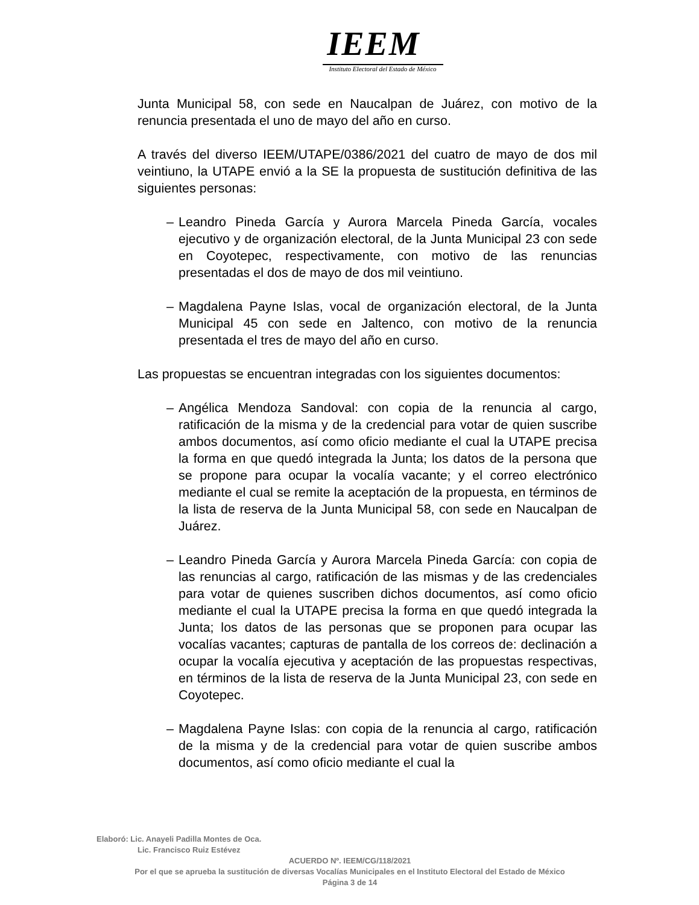IEEM
Instituto Electoral del Estado de México
Junta Municipal 58, con sede en Naucalpan de Juárez, con motivo de la renuncia presentada el uno de mayo del año en curso.
A través del diverso IEEM/UTAPE/0386/2021 del cuatro de mayo de dos mil veintiuno, la UTAPE envió a la SE la propuesta de sustitución definitiva de las siguientes personas:
– Leandro Pineda García y Aurora Marcela Pineda García, vocales ejecutivo y de organización electoral, de la Junta Municipal 23 con sede en Coyotepec, respectivamente, con motivo de las renuncias presentadas el dos de mayo de dos mil veintiuno.
– Magdalena Payne Islas, vocal de organización electoral, de la Junta Municipal 45 con sede en Jaltenco, con motivo de la renuncia presentada el tres de mayo del año en curso.
Las propuestas se encuentran integradas con los siguientes documentos:
– Angélica Mendoza Sandoval: con copia de la renuncia al cargo, ratificación de la misma y de la credencial para votar de quien suscribe ambos documentos, así como oficio mediante el cual la UTAPE precisa la forma en que quedó integrada la Junta; los datos de la persona que se propone para ocupar la vocalía vacante; y el correo electrónico mediante el cual se remite la aceptación de la propuesta, en términos de la lista de reserva de la Junta Municipal 58, con sede en Naucalpan de Juárez.
– Leandro Pineda García y Aurora Marcela Pineda García: con copia de las renuncias al cargo, ratificación de las mismas y de las credenciales para votar de quienes suscriben dichos documentos, así como oficio mediante el cual la UTAPE precisa la forma en que quedó integrada la Junta; los datos de las personas que se proponen para ocupar las vocalías vacantes; capturas de pantalla de los correos de: declinación a ocupar la vocalía ejecutiva y aceptación de las propuestas respectivas, en términos de la lista de reserva de la Junta Municipal 23, con sede en Coyotepec.
– Magdalena Payne Islas: con copia de la renuncia al cargo, ratificación de la misma y de la credencial para votar de quien suscribe ambos documentos, así como oficio mediante el cual la
Elaboró: Lic. Anayeli Padilla Montes de Oca.
Lic. Francisco Ruiz Estévez
ACUERDO Nº. IEEM/CG/118/2021
Por el que se aprueba la sustitución de diversas Vocalías Municipales en el Instituto Electoral del Estado de México
Página 3 de 14